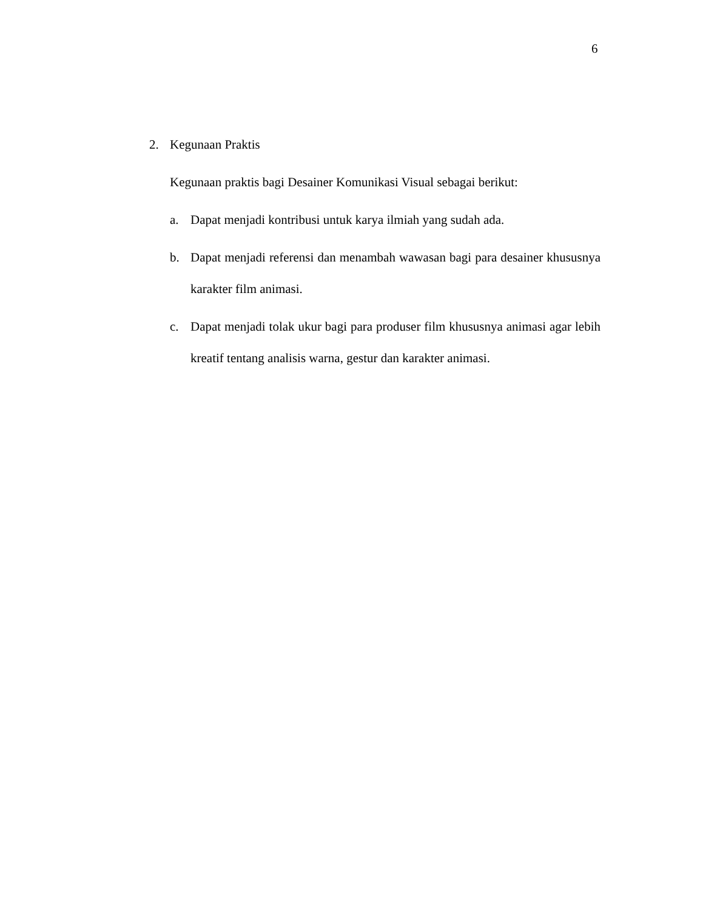6
2. Kegunaan Praktis
Kegunaan praktis bagi Desainer Komunikasi Visual sebagai berikut:
a. Dapat menjadi kontribusi untuk karya ilmiah yang sudah ada.
b. Dapat menjadi referensi dan menambah wawasan bagi para desainer khususnya karakter film animasi.
c. Dapat menjadi tolak ukur bagi para produser film khususnya animasi agar lebih kreatif tentang analisis warna, gestur dan karakter animasi.